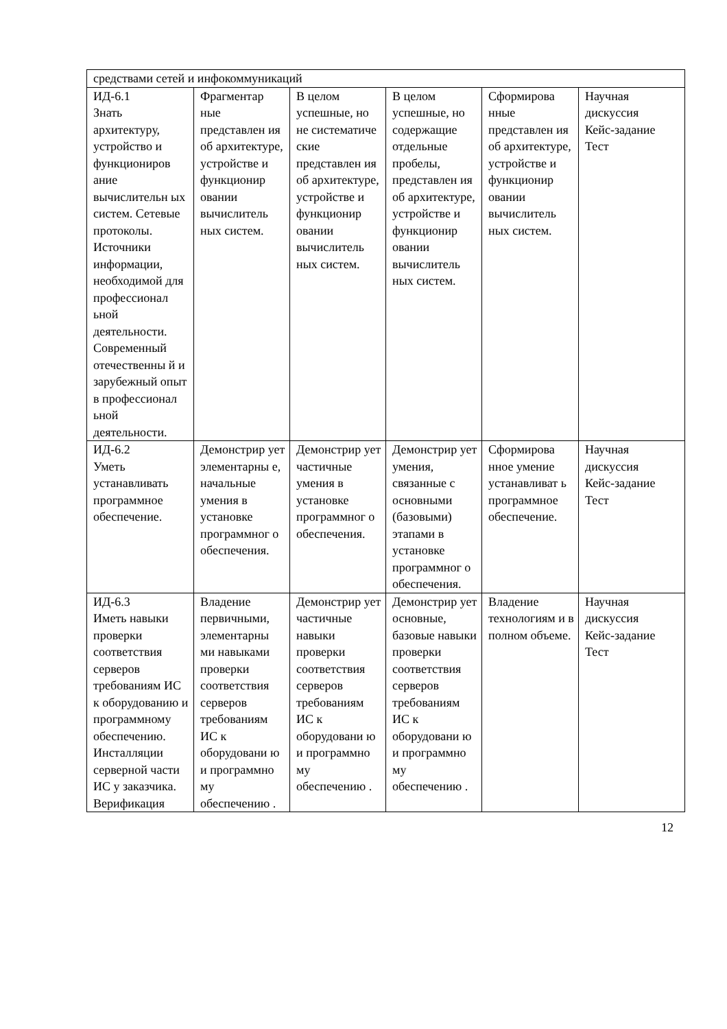| средствами сетей и инфокоммуникаций | | | | | |
| ИД-6.1 Знать архитектуру, устройство и функциониров ание вычислительн ых систем. Сетевые протоколы. Источники информации, необходимой для профессионал ьной деятельности. Современный отечественны й и зарубежный опыт в профессионал ьной деятельности. | Фрагментар ные представлен ия об архитектуре, устройстве и функционир овании вычислитель ных систем. | В целом успешные, но не систематиче ские представлен ия об архитектуре, устройстве и функционир овании вычислитель ных систем. | В целом успешные, но содержащие отдельные пробелы, представлен ия об архитектуре, устройстве и функционир овании вычислитель ных систем. | Сформирова нные представлен ия об архитектуре, устройстве и функционир овании вычислитель ных систем. | Научная дискуссия Кейс-задание Тест |
| ИД-6.2 Уметь устанавливать программное обеспечение. | Демонстрир ует элементарны е, начальные умения в установке программног о обеспечения. | Демонстрир ует частичные умения в установке программног о обеспечения. | Демонстрир ует умения, связанные с основными (базовыми) этапами в установке программног о обеспечения. | Сформирова нное умение устанавливат ь программное обеспечение. | Научная дискуссия Кейс-задание Тест |
| ИД-6.3 Иметь навыки проверки соответствия серверов требованиям ИС к оборудованию и программному обеспечению. Инсталляции серверной части ИС у заказчика. Верификация | Владение первичными, элементарны ми навыками проверки соответствия серверов требованиям ИС к оборудовани ю и программно му обеспечению . | Демонстрир ует частичные навыки проверки соответствия серверов требованиям ИС к оборудовани ю и программно му обеспечению . | Демонстрир ует основные, базовые навыки проверки соответствия серверов требованиям ИС к оборудовани ю и программно му обеспечению . | Владение технологиям и в полном объеме. | Научная дискуссия Кейс-задание Тест |
12